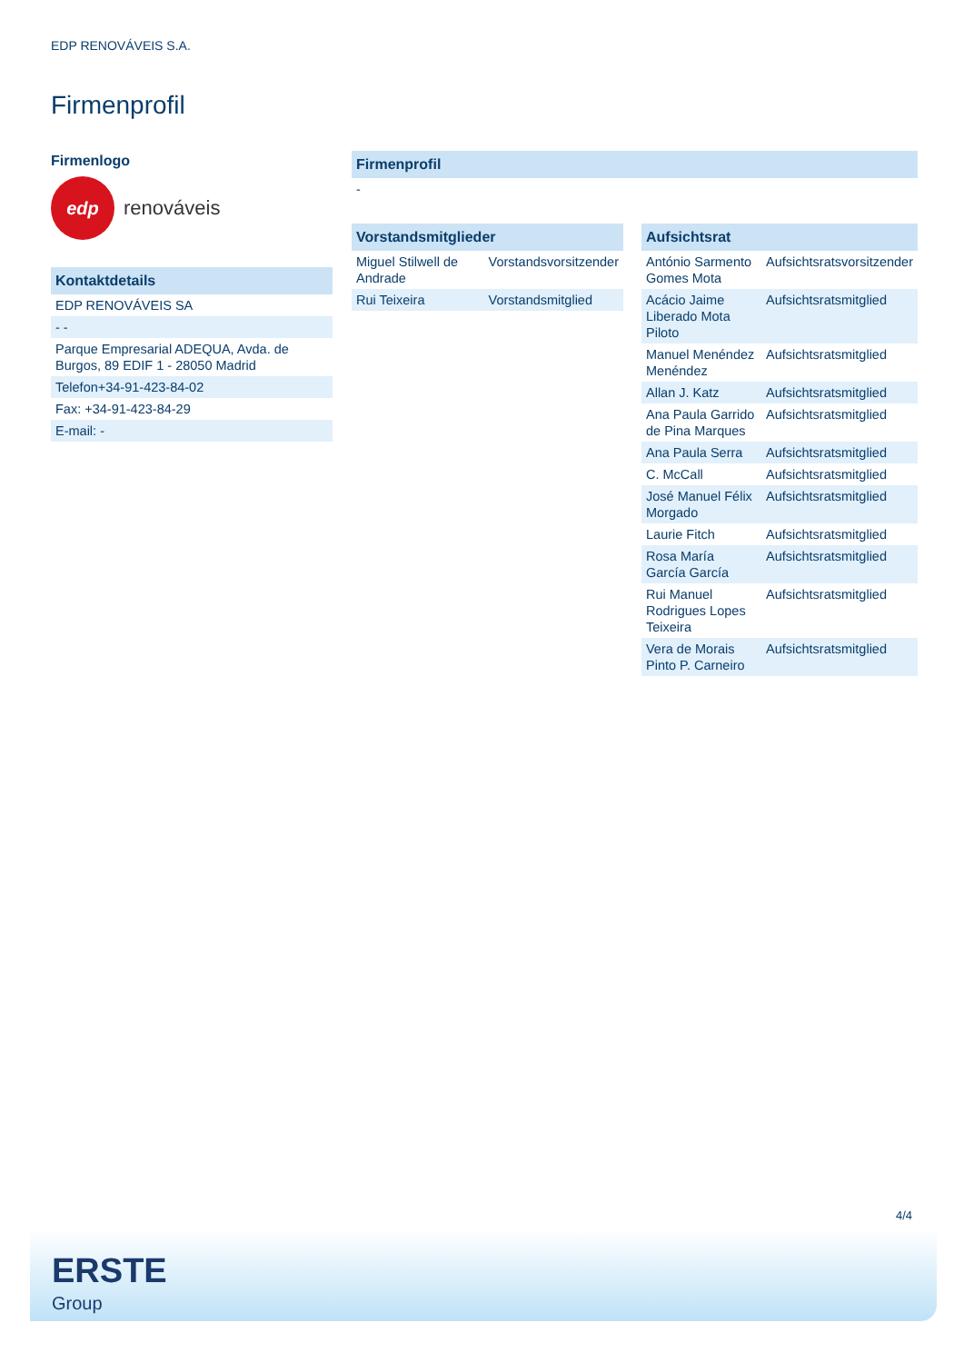EDP RENOVÁVEIS S.A.
Firmenprofil
Firmenlogo
edp
renováveis
| Kontaktdetails |
| --- |
| EDP RENOVÁVEIS SA |
| - - |
| Parque Empresarial ADEQUA, Avda. de Burgos, 89 EDIF 1 - 28050 Madrid |
| Telefon+34-91-423-84-02 |
| Fax: +34-91-423-84-29 |
| E-mail: - |
| Firmenprofil |
| --- |
| - |
| Vorstandsmitglieder | |
| --- | --- |
| Miguel Stilwell de Andrade | Vorstandsvorsitzender |
| Rui Teixeira | Vorstandsmitglied |
| Aufsichtsrat | |
| --- | --- |
| António Sarmento Gomes Mota | Aufsichtsratsvorsitzender |
| Acácio Jaime Liberado Mota Piloto | Aufsichtsratsmitglied |
| Manuel Menéndez Menéndez | Aufsichtsratsmitglied |
| Allan J. Katz | Aufsichtsratsmitglied |
| Ana Paula Garrido de Pina Marques | Aufsichtsratsmitglied |
| Ana Paula Serra | Aufsichtsratsmitglied |
| C. McCall | Aufsichtsratsmitglied |
| José Manuel Félix Morgado | Aufsichtsratsmitglied |
| Laurie Fitch | Aufsichtsratsmitglied |
| Rosa María García García | Aufsichtsratsmitglied |
| Rui Manuel Rodrigues Lopes Teixeira | Aufsichtsratsmitglied |
| Vera de Morais Pinto P. Carneiro | Aufsichtsratsmitglied |
4/4
ERSTE
Group